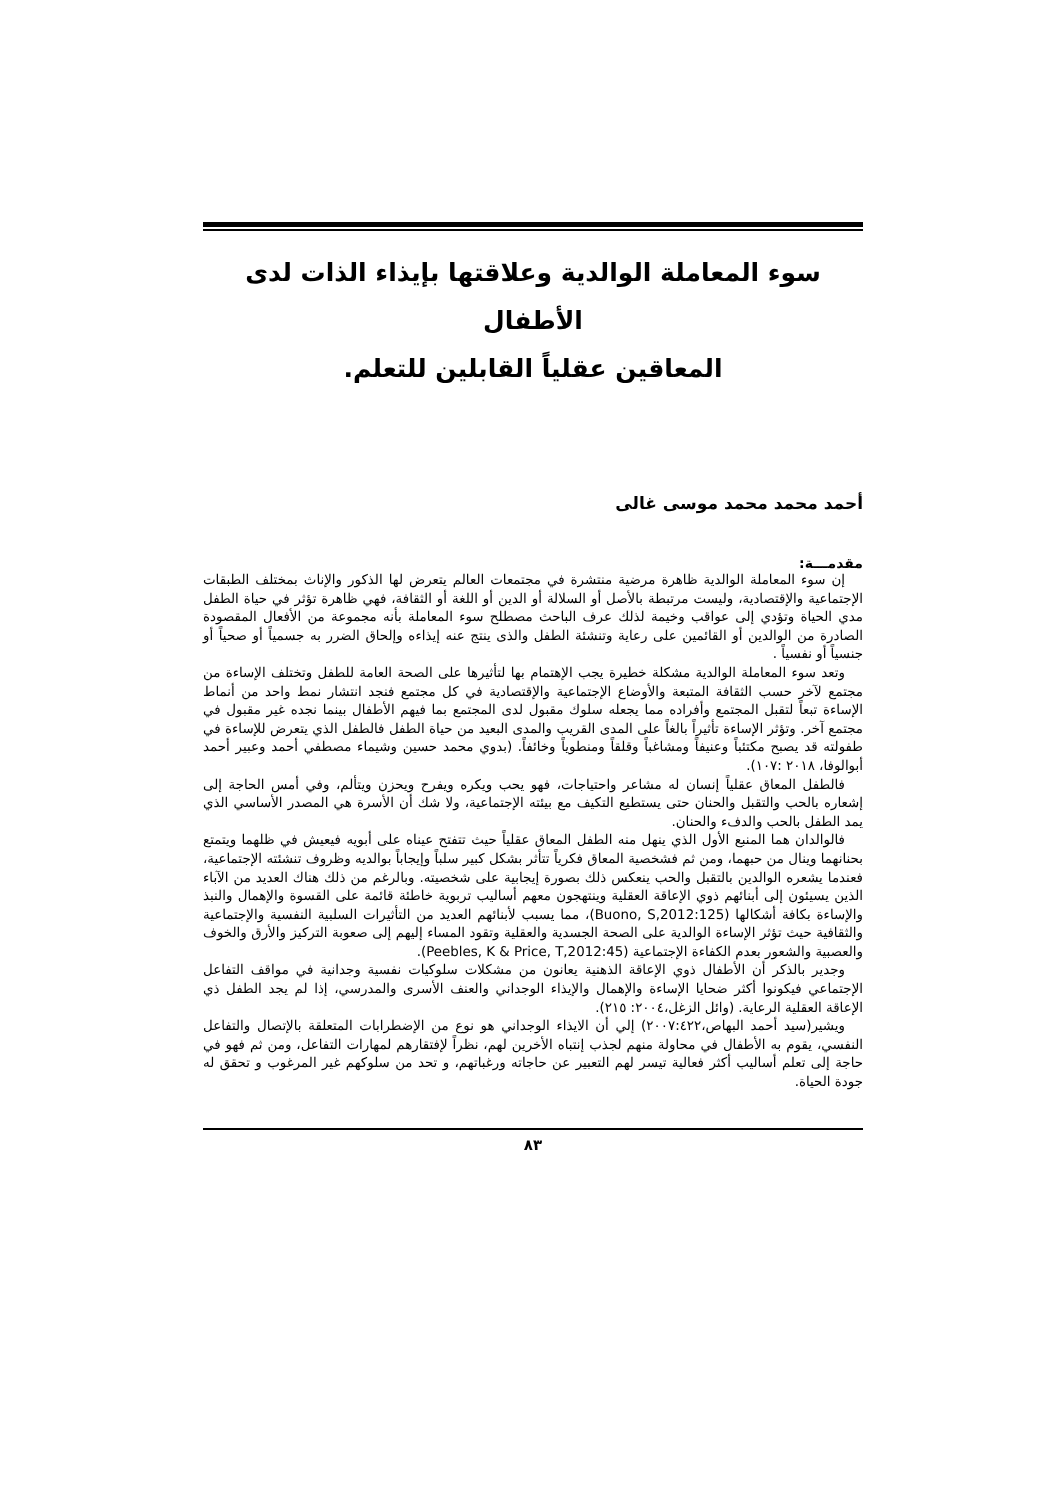سوء المعاملة الوالدية وعلاقتها بإيذاء الذات لدى الأطفال
المعاقين عقلياً القابلين للتعلم.
أحمد محمد محمد موسى غالى
مقدمـــة:
إن سوء المعاملة الوالدية ظاهرة مرضية منتشرة في مجتمعات العالم يتعرض لها الذكور والإناث بمختلف الطبقات الإجتماعية والإقتصادية، وليست مرتبطة بالأصل أو السلالة أو الدين أو اللغة أو الثقافة، فهي ظاهرة تؤثر في حياة الطفل مدي الحياة وتؤدي إلى عواقب وخيمة لذلك عرف الباحث مصطلح سوء المعاملة بأنه مجموعة من الأفعال المقصودة الصادرة من الوالدين أو القائمين على رعاية وتنشئة الطفل والذى ينتج عنه إيذاءه وإلحاق الضرر به جسمياً أو صحياً أو جنسياً أو نفسياً .
وتعد سوء المعاملة الوالدية مشكلة خطيرة يجب الإهتمام بها لتأثيرها على الصحة العامة للطفل وتختلف الإساءة من مجتمع لآخر حسب الثقافة المتبعة والأوضاع الإجتماعية والإقتصادية في كل مجتمع فنجد انتشار نمط واحد من أنماط الإساءة تبعاً لتقبل المجتمع وأفراده مما يجعله سلوك مقبول لدى المجتمع بما فيهم الأطفال بينما نجده غير مقبول في مجتمع آخر. وتؤثر الإساءة تأثيراً بالغاً على المدى القريب والمدى البعيد من حياة الطفل فالطفل الذي يتعرض للإساءة في طفولته قد يصبح مكتئباً وعنيفاً ومشاغباً وقلقاً ومنطوياً وخائفاً. (بدوي محمد حسين وشيماء مصطفي أحمد وعبير أحمد أبوالوفا، ٢٠١٨ :١٠٧).
فالطفل المعاق عقلياً إنسان له مشاعر واحتياجات، فهو يحب ويكره ويفرح ويحزن ويتألم، وفي أمس الحاجة إلى إشعاره بالحب والتقبل والحنان حتى يستطيع التكيف مع بيئته الإجتماعية، ولا شك أن الأسرة هي المصدر الأساسي الذي يمد الطفل بالحب والدفء والحنان.
فالوالدان هما المنبع الأول الذي ينهل منه الطفل المعاق عقلياً حيث تتفتح عيناه على أبويه فيعيش في ظلهما ويتمتع بحنانهما وينال من حبهما، ومن ثم فشخصية المعاق فكرياً تتأثر بشكل كبير سلباً وإيجاباً بوالديه وظروف تنشئته الإجتماعية، فعندما يشعره الوالدين بالتقبل والحب ينعكس ذلك بصورة إيجابية على شخصيته. وبالرغم من ذلك هناك العديد من الآباء الذين يسيئون إلى أبنائهم ذوي الإعاقة العقلية وينتهجون معهم أساليب تربوية خاطئة قائمة على القسوة والإهمال والنبذ والإساءة بكافة أشكالها (Buono, S,2012:125)، مما يسبب لأبنائهم العديد من التأثيرات السلبية النفسية والإجتماعية والثقافية حيث تؤثر الإساءة الوالدية على الصحة الجسدية والعقلية وتقود المساء إليهم إلى صعوبة التركيز والأرق والخوف والعصبية والشعور بعدم الكفاءة الإجتماعية (Peebles, K & Price, T,2012:45).
وجدير بالذكر أن الأطفال ذوي الإعاقة الذهنية يعانون من مشكلات سلوكيات نفسية وجدانية في مواقف التفاعل الإجتماعي فيكونوا أكثر ضحايا الإساءة والإهمال والإيذاء الوجداني والعنف الأسرى والمدرسي، إذا لم يجد الطفل ذي الإعاقة العقلية الرعاية. (وائل الزغل،٢٠٠٤: ٢١٥).
ويشير(سيد أحمد البهاص،٢٠٠٧:٤٢٢) إلي أن الايذاء الوجداني هو نوع من الإضطرابات المتعلقة بالإتصال والتفاعل النفسي، يقوم به الأطفال في محاولة منهم لجذب إنتباه الأخرين لهم، نظراً لإفتقارهم لمهارات التفاعل، ومن ثم فهو في حاجة إلى تعلم أساليب أكثر فعالية تيسر لهم التعبير عن حاجاته ورغباتهم، و تحد من سلوكهم غير المرغوب و تحقق له جودة الحياة.
٨٣